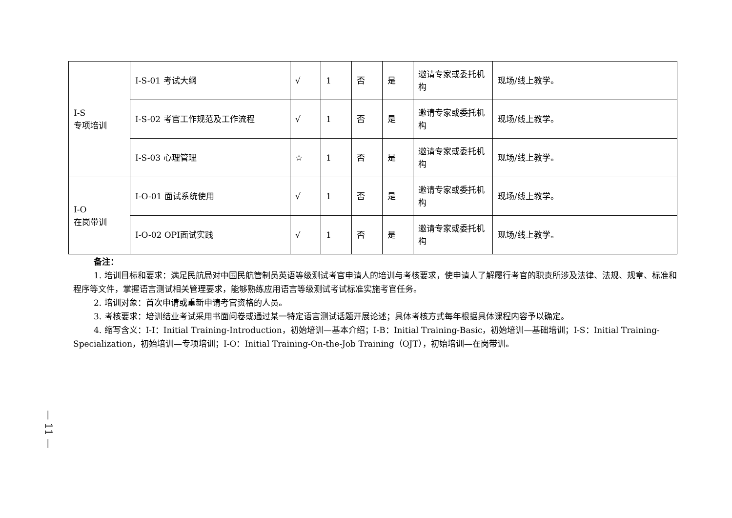| I-S 专项培训 | I-S-01 考试大纲 | √ | 1 | 否 | 是 | 邀请专家或委托机构 | 现场/线上教学。 |
| | I-S-02 考官工作规范及工作流程 | √ | 1 | 否 | 是 | 邀请专家或委托机构 | 现场/线上教学。 |
| | I-S-03 心理管理 | ☆ | 1 | 否 | 是 | 邀请专家或委托机构 | 现场/线上教学。 |
| I-O 在岗带训 | I-O-01 面试系统使用 | √ | 1 | 否 | 是 | 邀请专家或委托机构 | 现场/线上教学。 |
| | I-O-02 OPI面试实践 | √ | 1 | 否 | 是 | 邀请专家或委托机构 | 现场/线上教学。 |
备注：
1. 培训目标和要求：满足民航局对中国民航管制员英语等级测试考官申请人的培训与考核要求，使申请人了解履行考官的职责所涉及法律、法规、规章、标准和程序等文件，掌握语言测试相关管理要求，能够熟练应用语言等级测试考试标准实施考官任务。
2. 培训对象：首次申请或重新申请考官资格的人员。
3. 考核要求：培训结业考试采用书面问卷或通过某一特定语言测试话题开展论述；具体考核方式每年根据具体课程内容予以确定。
4. 缩写含义：I-I：Initial Training-Introduction，初始培训—基本介绍；I-B：Initial Training-Basic，初始培训—基础培训；I-S：Initial Training-Specialization，初始培训—专项培训；I-O：Initial Training-On-the-Job Training（OJT），初始培训—在岗带训。
— 11 —